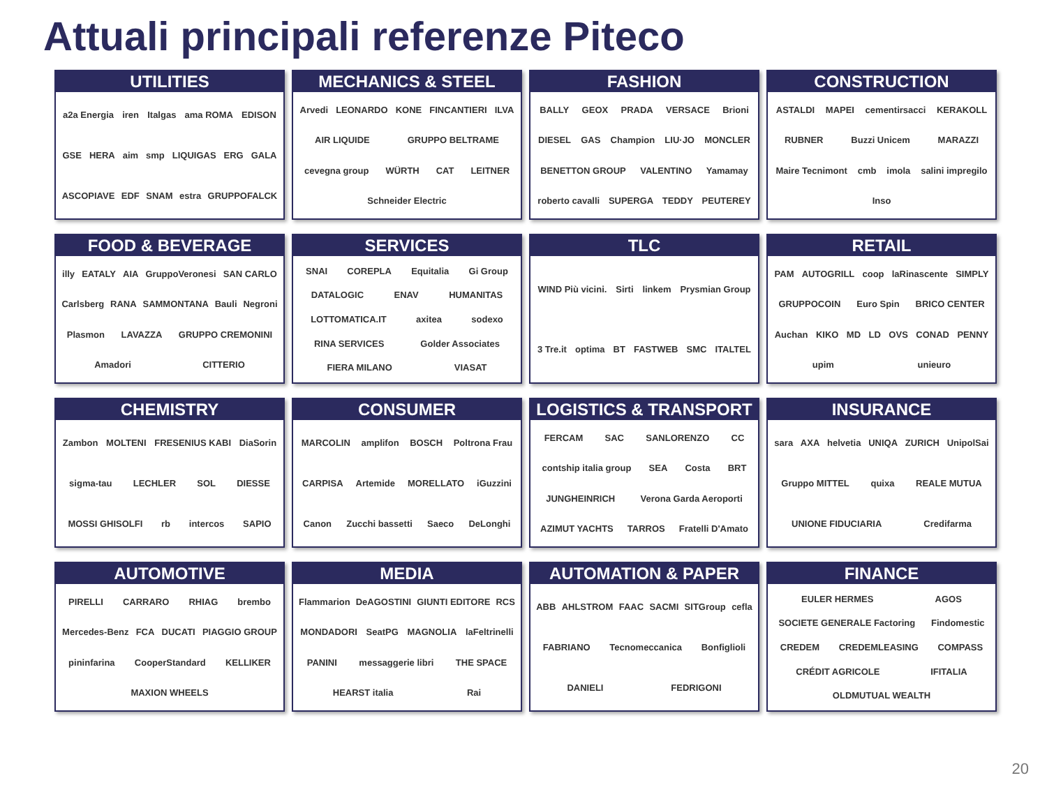Attuali principali referenze Piteco
UTILITIES
a2a Energia iren Italgas ama ROMA EDISON GSE HERA aim smp LIQUIGAS ERG GALA ASCOPIAVE EDF SNAM estra GRUPPOFALCK
MECHANICS & STEEL
Arvedi LEONARDO KONE FINCANTIERI ILVA AIR LIQUIDE GRUPPO BELTRAME cevegna group WÜRTH CAT LEITNER Schneider Electric
FASHION
BALLY GEOX PRADA VERSACE Brioni DIESEL GAS Champion LIU·JO MONCLER BENETTON GROUP VALENTINO Yamamay roberto cavalli SUPERGA TEDDY PEUTEREY
CONSTRUCTION
ASTALDI MAPEI cementirsacci KERAKOLL RUBNER Buzzi Unicem MARAZZI Maire Tecnimont cmb imola salini impregilo Inso
FOOD & BEVERAGE
illy EATALY AIA GruppoVeronesi SAN CARLO Carlsberg RANA SAMMONTANA Bauli Negroni Plasmon LAVAZZA GRUPPO CREMONINI Amadori CITTERIO
SERVICES
SNAI COREPLA Equitalia Gi Group DATALOGIC ENAV HUMANITAS LOTTOMATICA.IT axitea sodexo RINA SERVICES Golder Associates FIERA MILANO VIASAT
TLC
WIND Più vicini. Sirti linkem Prysmian Group 3 Tre.it optima BT FASTWEB SMC ITALTEL
RETAIL
PAM AUTOGRILL coop laRinascente SIMPLY GRUPPOCOIN Euro Spin BRICO CENTER Auchan KIKO MD LD OVS CONAD PENNY upim unieuro
CHEMISTRY
Zambon MOLTENI FRESENIUS KABI DiaSorin sigma-tau LECHLER SOL DIESSE MOSSI GHISOLFI rb intercos SAPIO
CONSUMER
MARCOLIN amplifon BOSCH Poltrona Frau CARPISA Artemide MORELLATO iGuzzini Canon Zucchi bassetti Saeco DeLonghi
LOGISTICS & TRANSPORT
FERCAM SAC SANLORENZO CC contship italia group SEA Costa BRT JUNGHEINRICH Verona Garda Aeroporti AZIMUT YACHTS TARROS Fratelli D'Amato
INSURANCE
sara AXA helvetia UNIQA ZURICH UnipolSai Gruppo MITTEL quixa REALE MUTUA UNIONE FIDUCIARIA Credifarma
AUTOMOTIVE
PIRELLI CARRARO RHIAG brembo Mercedes-Benz FCA DUCATI PIAGGIO GROUP pininfarina CooperStandard KELLIKER MAXION WHEELS
MEDIA
Flammarion DeAGOSTINI GIUNTI EDITORE RCS MONDADORI SeatPG MAGNOLIA laFeltrinelli PANINI messaggerie libri THE SPACE HEARST italia Rai
AUTOMATION & PAPER
ABB AHLSTROM FAAC SACMI SITGroup cefla FABRIANO Tecnomeccanica Bonfiglioli DANIELI FEDRIGONI
FINANCE
EULER HERMES AGOS SOCIETE GENERALE Factoring Findomestic CREDEM CREDEMLEASING COMPASS CRÉDIT AGRICOLE IFITALIA OLDMUTUAL WEALTH
20